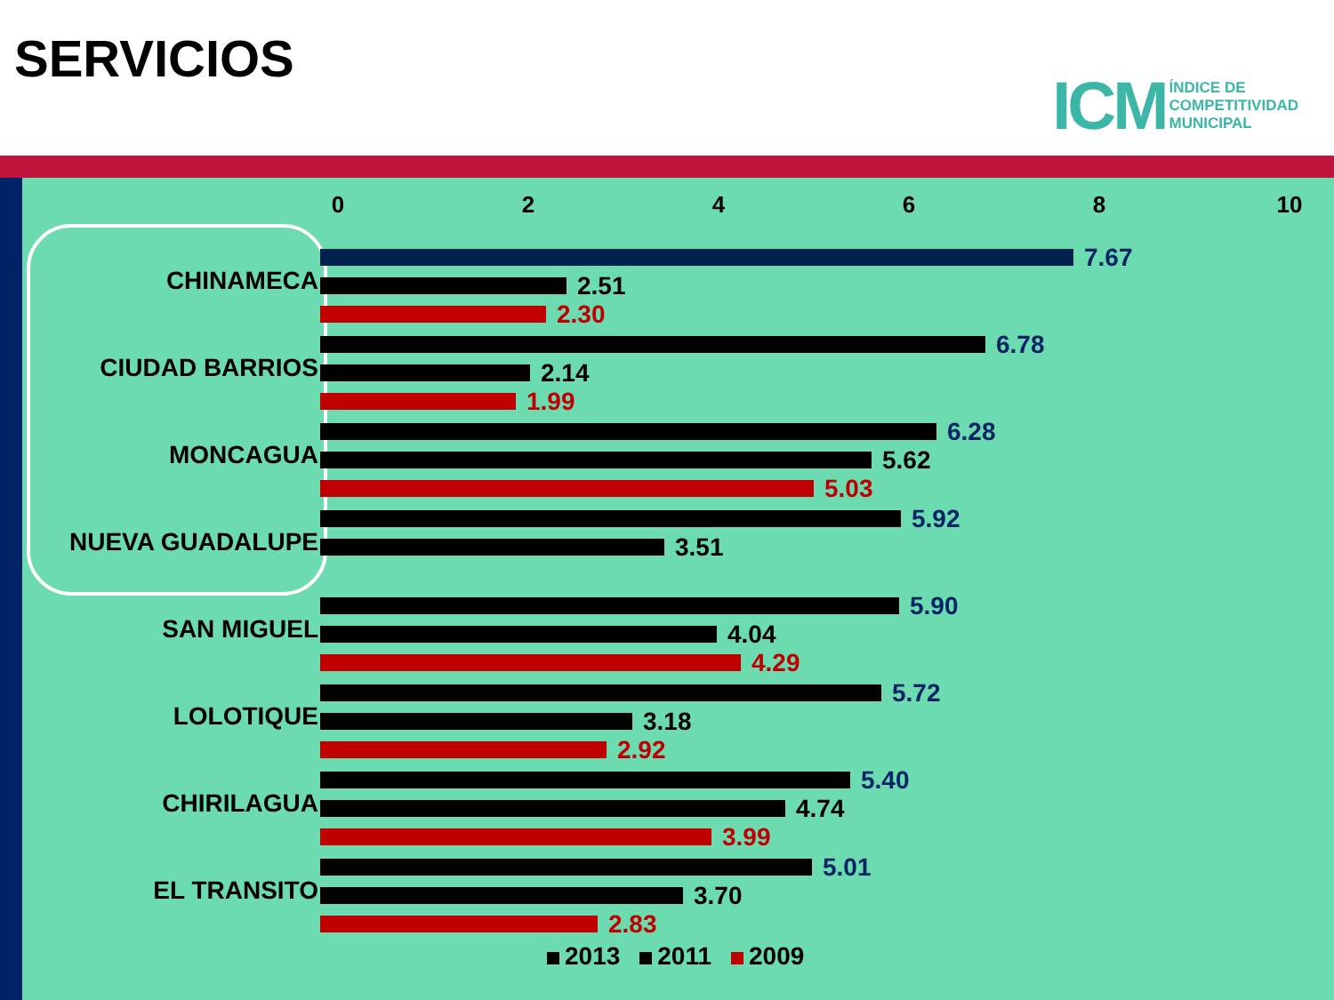SERVICIOS
ICM ÍNDICE DE
COMPETITIVIDAD
MUNICIPAL
02468 10
CHINAMECA
7.67
2.51
2.30
CIUDAD BARRIOS
6.78
2.14
1.99
MONCAGUA
6.28
5.62
5.03
NUEVA GUADALUPE
5.92
3.51
SAN MIGUEL
5.90
4.04
4.29
LOLOTIQUE
5.72
3.18
2.92
CHIRILAGUA
5.40
4.74
3.99
EL TRANSITO
5.01
3.70
2.83
2013 2011 2009